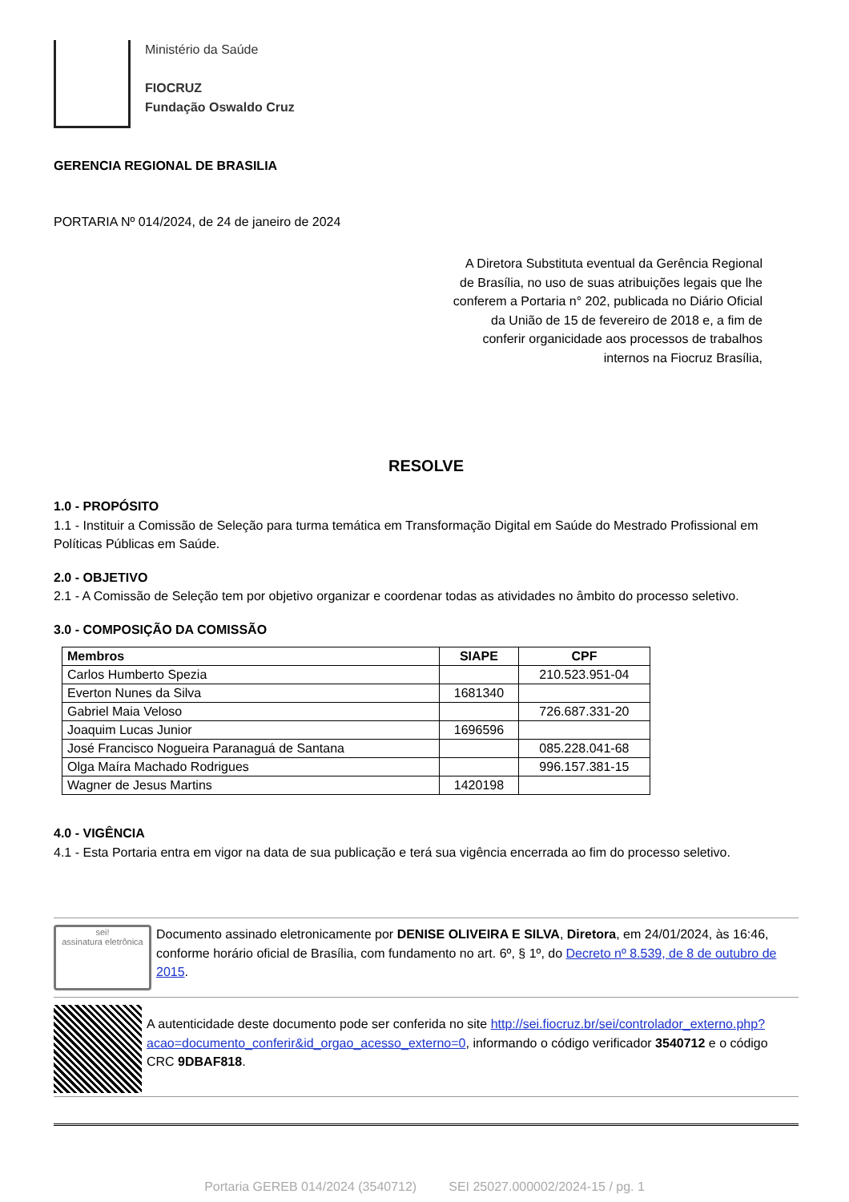Ministério da Saúde
FIOCRUZ
Fundação Oswaldo Cruz
GERENCIA REGIONAL DE BRASILIA
PORTARIA Nº 014/2024, de 24 de janeiro de 2024
A Diretora Substituta eventual da Gerência Regional de Brasília, no uso de suas atribuições legais que lhe conferem a Portaria n° 202, publicada no Diário Oficial da União de 15 de fevereiro de 2018 e, a fim de conferir organicidade aos processos de trabalhos internos na Fiocruz Brasília,
RESOLVE
1.0 - PROPÓSITO
1.1 - Instituir a Comissão de Seleção para turma temática em Transformação Digital em Saúde do Mestrado Profissional em Políticas Públicas em Saúde.
2.0 - OBJETIVO
2.1 - A Comissão de Seleção tem por objetivo organizar e coordenar todas as atividades no âmbito do processo seletivo.
3.0 - COMPOSIÇÃO DA COMISSÃO
| Membros | SIAPE | CPF |
| --- | --- | --- |
| Carlos Humberto Spezia | | 210.523.951-04 |
| Everton Nunes da Silva | 1681340 | |
| Gabriel Maia Veloso | | 726.687.331-20 |
| Joaquim Lucas Junior | 1696596 | |
| José Francisco Nogueira Paranaguá de Santana | | 085.228.041-68 |
| Olga Maíra Machado Rodrigues | | 996.157.381-15 |
| Wagner de Jesus Martins | 1420198 | |
4.0 - VIGÊNCIA
4.1 - Esta Portaria entra em vigor na data de sua publicação e terá sua vigência encerrada ao fim do processo seletivo.
sei!
assinatura eletrônica
Documento assinado eletronicamente por DENISE OLIVEIRA E SILVA, Diretora, em 24/01/2024, às 16:46, conforme horário oficial de Brasília, com fundamento no art. 6º, § 1º, do Decreto nº 8.539, de 8 de outubro de 2015.
A autenticidade deste documento pode ser conferida no site http://sei.fiocruz.br/sei/controlador_externo.php?acao=documento_conferir&id_orgao_acesso_externo=0, informando o código verificador 3540712 e o código CRC 9DBAF818.
Portaria GEREB 014/2024 (3540712) SEI 25027.000002/2024-15 / pg. 1